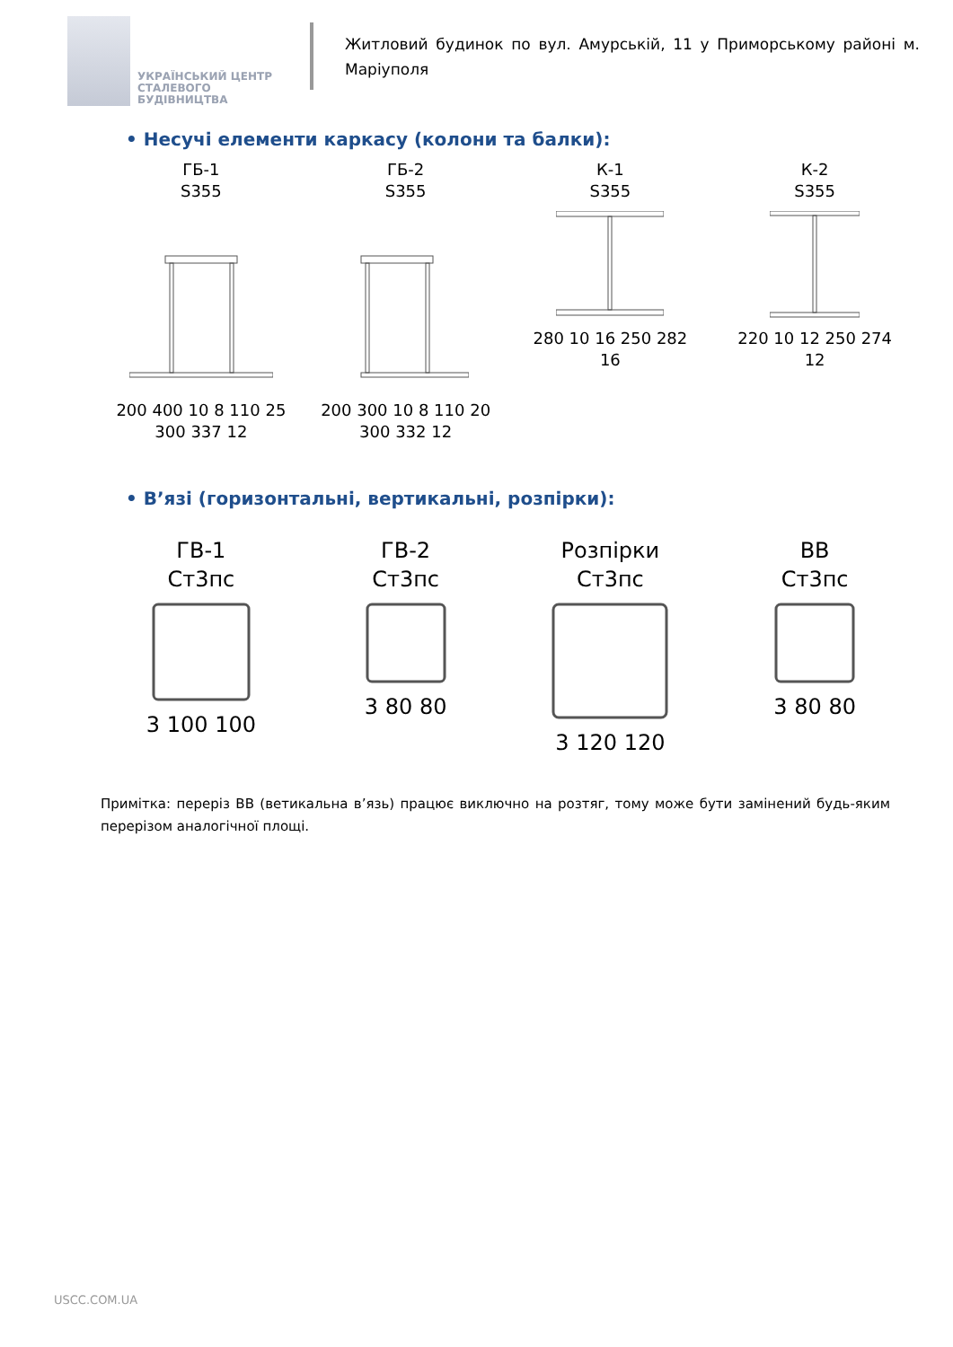УКРАЇНСЬКИЙ ЦЕНТР
СТАЛЕВОГО
БУДІВНИЦТВА
Житловий будинок по вул. Амурській, 11 у Приморському районі м. Маріуполя
• Несучі елементи каркасу (колони та балки):
ГБ-1
S355200 400 10 8 110 25 300 337 12
ГБ-2
S355200 300 10 8 110 20 300 332 12
К-1
S355280 10 16 250 282 16
К-2
S355220 10 12 250 274 12
• В’язі (горизонтальні, вертикальні, розпірки):
ГВ-1
Ст3пс3 100 100
ГВ-2
Ст3пс3 80 80
Розпірки
Ст3пс3 120 120
ВВ
Ст3пс3 80 80
Примітка: переріз ВВ (ветикальна в’язь) працює виключно на розтяг, тому може бути замінений будь-яким перерізом аналогічної площі.
USCC.COM.UA